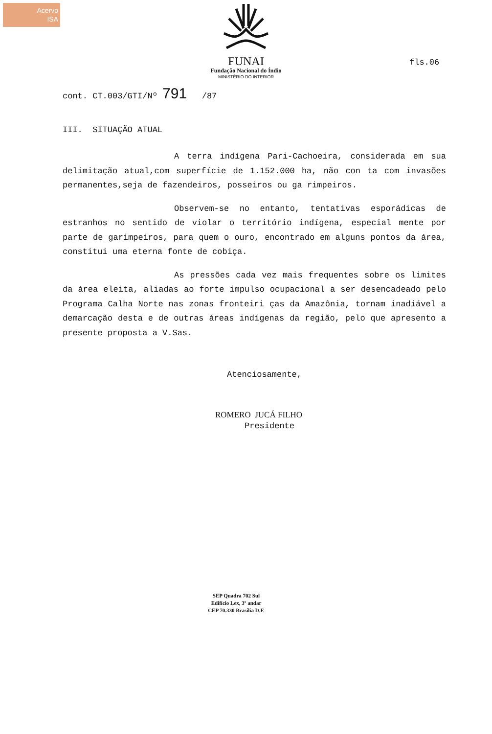Acervo
ISA
FUNAI
Fundação Nacional do Índio
MINISTÉRIO DO INTERIOR
fls.06
cont. CT.003/GTI/Nº 791 /87
III. SITUAÇÃO ATUAL
A terra indígena Pari-Cachoeira, considerada em sua delimitação atual,com superfície de 1.152.000 ha, não con ta com invasões permanentes,seja de fazendeiros, posseiros ou ga rimpeiros.
Observem-se no entanto, tentativas esporádicas de estranhos no sentido de violar o território indígena, especial mente por parte de garimpeiros, para quem o ouro, encontrado em alguns pontos da área, constitui uma eterna fonte de cobiça.
As pressões cada vez mais frequentes sobre os limites da área eleita, aliadas ao forte impulso ocupacional a ser desencadeado pelo Programa Calha Norte nas zonas fronteiri ças da Amazônia, tornam inadiável a demarcação desta e de outras áreas indígenas da região, pelo que apresento a presente proposta a V.Sas.
Atenciosamente,
ROMERO JUCÁ FILHO
Presidente
SEP Quadra 702 Sul
Edifício Lex, 3º andar
CEP 70.330 Brasília D.F.